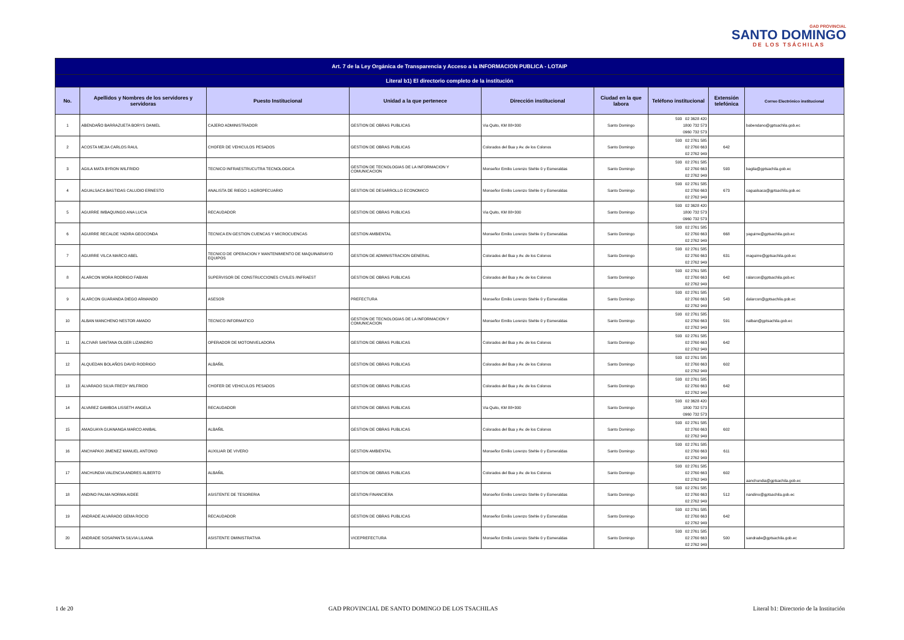GAD PROVINCIAL
SANTO DOMINGO
DE LOS TSÁCHILAS
| Art. 7 de la Ley Orgánica de Transparencia y Acceso a la INFORMACION PUBLICA - LOTAIP | | | | | | | | |
| Literal b1) El directorio completo de la institución | | | | | | | | |
| No. | Apellidos y Nombres de los servidores y servidoras | Puesto Institucional | Unidad a la que pertenece | Dirección institucional | Ciudad en la que labora | Teléfono institucional | Extensión telefónica | Correo Electrónico institucional |
| 1 | ABENDAÑO BARRAZUETA BORYS DANIEL | CAJERO ADMINISTRADOR | GESTION DE OBRAS PUBLICAS | Via Quito, KM 88+300 | Santo Domingo | 593 02 3628 420 1800 732 573 0960 732 573 | | babendano@gptsachila.gob.ec |
| 2 | ACOSTA MEJIA CARLOS RAUL | CHOFER DE VEHICULOS PESADOS | GESTION DE OBRAS PUBLICAS | Colorados del Bua y Av. de los Colonos | Santo Domingo | 593 02 2761 585 02 2760 663 02 2762 949 | 642 | |
| 3 | AGILA MATA BYRON WILFRIDO | TECNICO INFRAESTRUCUTRA TECNOLOGICA | GESTION DE TECNOLOGIAS DE LA INFORMACION Y COMUNICACION | Monseñor Emilio Lorenzo Stehle 0 y Esmeraldas | Santo Domingo | 593 02 2761 585 02 2760 663 02 2762 949 | 593 | bagila@gptsachila.gob.ec |
| 4 | AGUALSACA BASTIDAS CALUDIO ERNESTO | ANALISTA DE RIEGO 1 AGROPECUARIO | GESTION DE DESARROLLO ECONOMICO | Monseñor Emilio Lorenzo Stehle 0 y Esmeraldas | Santo Domingo | 593 02 2761 585 02 2760 663 02 2762 949 | 673 | cagualsaca@gptsachila.gob.ec |
| 5 | AGUIRRE IMBAQUINGO ANA LUCIA | RECAUDADOR | GESTION DE OBRAS PUBLICAS | Via Quito, KM 88+300 | Santo Domingo | 593 02 3628 420 1800 732 573 0960 732 573 | | |
| 6 | AGUIRRE RECALDE YADIRA GEOCONDA | TECNICA EN GESTION CUENCAS Y MICROCUENCAS | GESTION AMBIENTAL | Monseñor Emilio Lorenzo Stehle 0 y Esmeraldas | Santo Domingo | 593 02 2761 585 02 2760 663 02 2762 949 | 668 | yaguirre@gptsachila.gob.ec |
| 7 | AGUIRRE VILCA MARCO ABEL | TECNICO DE OPERACION Y MANTENIMIENTO DE MAQUINARIAY/O EQUIPOS | GESTION DE ADMINISTRACION GENERAL | Colorados del Bua y Av. de los Colonos | Santo Domingo | 593 02 2761 585 02 2760 663 02 2762 949 | 631 | maguirre@gptsachila.gob.ec |
| 8 | ALARCON MORA RODRIGO FABIAN | SUPERVISOR DE CONSTRUCCIONES CIVILES /INFRAEST | GESTION DE OBRAS PUBLICAS | Colorados del Bua y Av. de los Colonos | Santo Domingo | 593 02 2761 585 02 2760 663 02 2762 949 | 642 | ralarcon@gptsachila.gob.ec |
| 9 | ALARCON GUARANDA DIEGO ARMANDO | ASESOR | PREFECTURA | Monseñor Emilio Lorenzo Stehle 0 y Esmeraldas | Santo Domingo | 593 02 2761 585 02 2760 663 02 2762 949 | 543 | dalarcon@gptsachila.gob.ec |
| 10 | ALBAN MANCHENO NESTOR AMADO | TECNICO INFORMATICO | GESTION DE TECNOLOGIAS DE LA INFORMACION Y COMUNICACION | Monseñor Emilio Lorenzo Stehle 0 y Esmeraldas | Santo Domingo | 593 02 2761 585 02 2760 663 02 2762 949 | 591 | nalban@gptsachila.gob.ec |
| 11 | ALCIVAR SANTANA OLGER LIZANDRO | OPERADOR DE MOTONIVELADORA | GESTION DE OBRAS PUBLICAS | Colorados del Bua y Av. de los Colonos | Santo Domingo | 593 02 2761 585 02 2760 663 02 2762 949 | 642 | |
| 12 | ALQUEDAN BOLAÑOS DAVID RODRIGO | ALBAÑIL | GESTION DE OBRAS PUBLICAS | Colorados del Bua y Av. de los Colonos | Santo Domingo | 593 02 2761 585 02 2760 663 02 2762 949 | 602 | |
| 13 | ALVARADO SILVA FREDY WILFRIDO | CHOFER DE VEHICULOS PESADOS | GESTION DE OBRAS PUBLICAS | Colorados del Bua y Av. de los Colonos | Santo Domingo | 593 02 2761 585 02 2760 663 02 2762 949 | 642 | |
| 14 | ALVAREZ GAMBOA LISSETH ANGELA | RECAUDADOR | GESTION DE OBRAS PUBLICAS | Via Quito, KM 88+300 | Santo Domingo | 593 02 3628 420 1800 732 573 0960 732 573 | | |
| 15 | AMAGUAYA GUANANGA MARCO ANIBAL | ALBAÑIL | GESTION DE OBRAS PUBLICAS | Colorados del Bua y Av. de los Colonos | Santo Domingo | 593 02 2761 585 02 2760 663 02 2762 949 | 602 | |
| 16 | ANCHAPAXI JIMENEZ MANUEL ANTONIO | AUXILIAR DE VIVERO | GESTION AMBIENTAL | Monseñor Emilio Lorenzo Stehle 0 y Esmeraldas | Santo Domingo | 593 02 2761 585 02 2760 663 02 2762 949 | 611 | |
| 17 | ANCHUNDIA VALENCIA ANDRES ALBERTO | ALBAÑIL | GESTION DE OBRAS PUBLICAS | Colorados del Bua y Av. de los Colonos | Santo Domingo | 593 02 2761 585 02 2760 663 02 2762 949 | 602 | aanchundia@gptsachila.gob.ec |
| 18 | ANDINO PALMA NORMA AIDEE | ASISTENTE DE TESORERIA | GESTION FINANCIERA | Monseñor Emilio Lorenzo Stehle 0 y Esmeraldas | Santo Domingo | 593 02 2761 585 02 2760 663 02 2762 949 | 512 | nandino@gptsachila.gob.ec |
| 19 | ANDRADE ALVARADO GEMA ROCIO | RECAUDADOR | GESTION DE OBRAS PUBLICAS | Monseñor Emilio Lorenzo Stehle 0 y Esmeraldas | Santo Domingo | 593 02 2761 585 02 2760 663 02 2762 949 | 642 | |
| 20 | ANDRADE SOSAPANTA SILVIA LILIANA | ASISTENTE DMINISTRATIVA | VICEPREFECTURA | Monseñor Emilio Lorenzo Stehle 0 y Esmeraldas | Santo Domingo | 593 02 2761 585 02 2760 663 02 2762 949 | 500 | sandrade@gptsachila.gob.ec |
1 de 20 GAD PROVINCIAL DE SANTO DOMINGO DE LOS TSACHILAS Literal b1: Directorio de la Institución